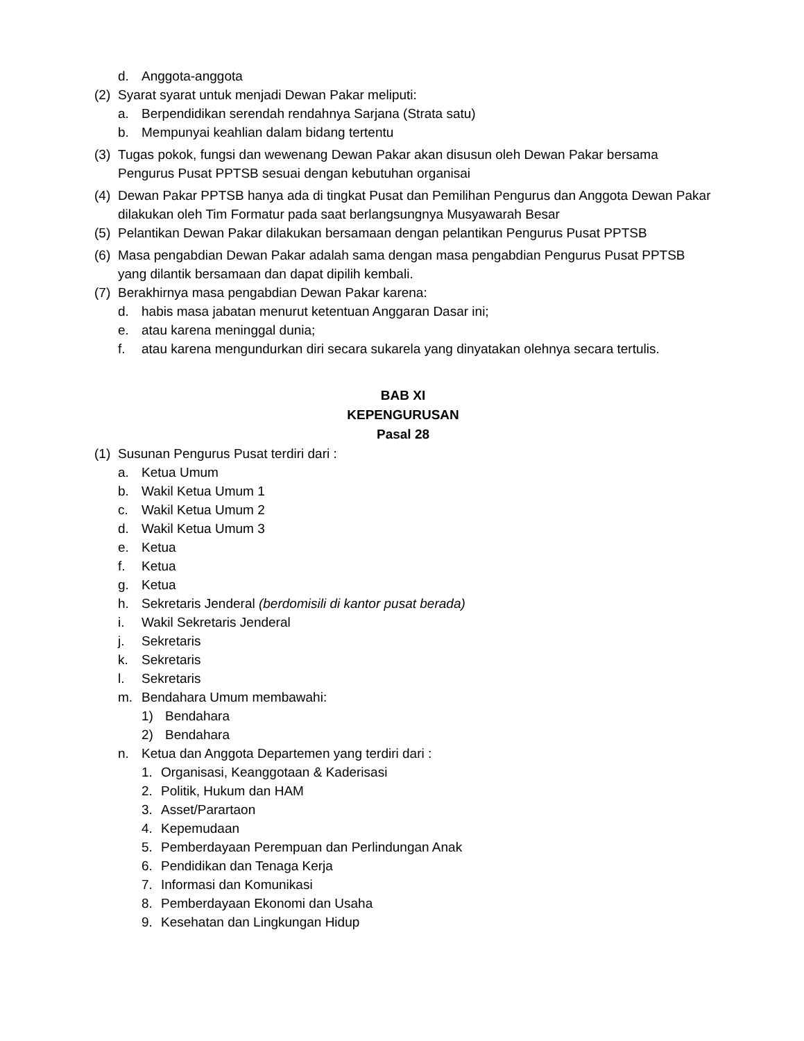d. Anggota-anggota
(2) Syarat syarat untuk menjadi Dewan Pakar meliputi:
a. Berpendidikan serendah rendahnya Sarjana (Strata satu)
b. Mempunyai keahlian dalam bidang tertentu
(3) Tugas pokok, fungsi dan wewenang Dewan Pakar akan disusun oleh Dewan Pakar bersama Pengurus Pusat PPTSB sesuai dengan kebutuhan organisai
(4) Dewan Pakar PPTSB hanya ada di tingkat Pusat dan Pemilihan Pengurus dan Anggota Dewan Pakar dilakukan oleh Tim Formatur pada saat berlangsungnya Musyawarah Besar
(5) Pelantikan Dewan Pakar dilakukan bersamaan dengan pelantikan Pengurus Pusat PPTSB
(6) Masa pengabdian Dewan Pakar adalah sama dengan masa pengabdian Pengurus Pusat PPTSB yang dilantik bersamaan dan dapat dipilih kembali.
(7) Berakhirnya masa pengabdian Dewan Pakar karena:
d. habis masa jabatan menurut ketentuan Anggaran Dasar ini;
e. atau karena meninggal dunia;
f. atau karena mengundurkan diri secara sukarela yang dinyatakan olehnya secara tertulis.
BAB XI
KEPENGURUSAN
Pasal 28
(1) Susunan Pengurus Pusat terdiri dari :
a. Ketua Umum
b. Wakil Ketua Umum 1
c. Wakil Ketua Umum 2
d. Wakil Ketua Umum 3
e. Ketua
f. Ketua
g. Ketua
h. Sekretaris Jenderal (berdomisili di kantor pusat berada)
i. Wakil Sekretaris Jenderal
j. Sekretaris
k. Sekretaris
l. Sekretaris
m. Bendahara Umum membawahi:
1) Bendahara
2) Bendahara
n. Ketua dan Anggota Departemen yang terdiri dari :
1. Organisasi, Keanggotaan & Kaderisasi
2. Politik, Hukum dan HAM
3. Asset/Parartaon
4. Kepemudaan
5. Pemberdayaan Perempuan dan Perlindungan Anak
6. Pendidikan dan Tenaga Kerja
7. Informasi dan Komunikasi
8. Pemberdayaan Ekonomi dan Usaha
9. Kesehatan dan Lingkungan Hidup